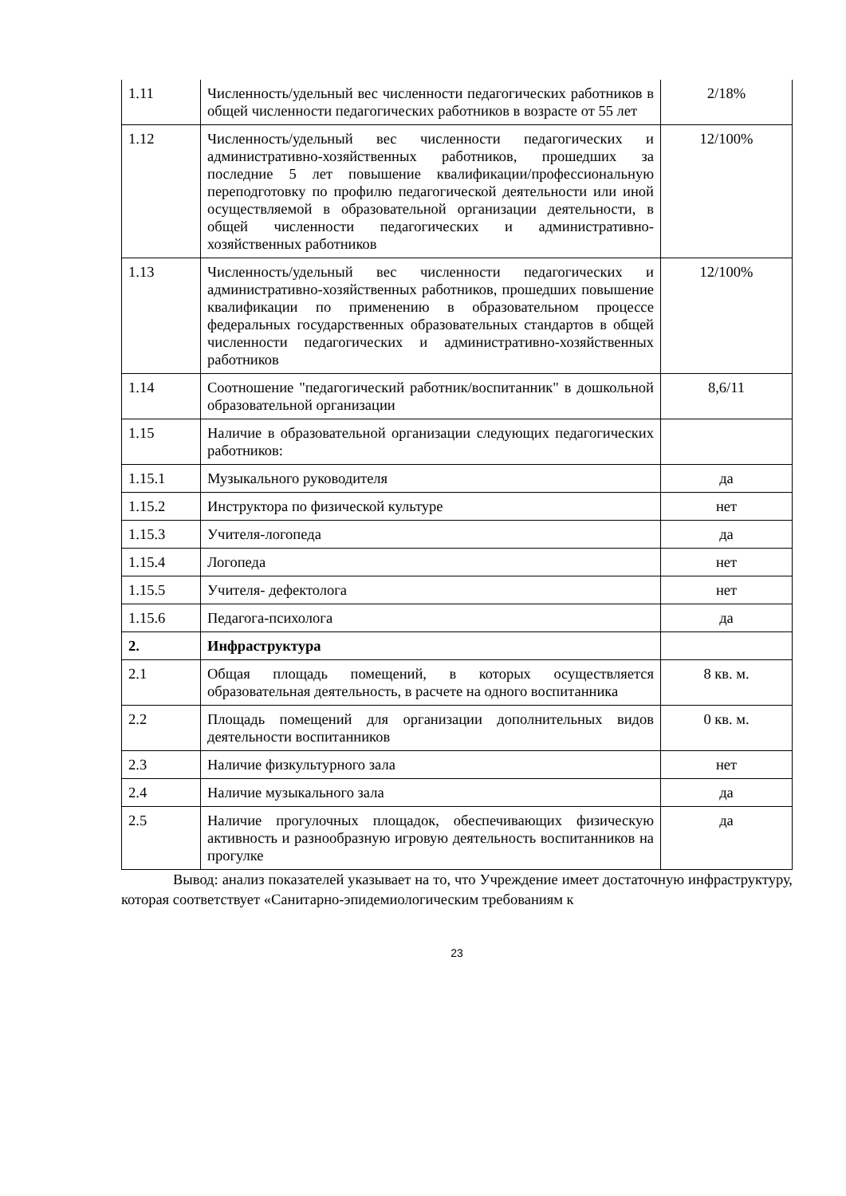| 1.11 | Численность/удельный вес численности педагогических работников в общей численности педагогических работников в возрасте от 55 лет | 2/18% |
| 1.12 | Численность/удельный вес численности педагогических и административно-хозяйственных работников, прошедших за последние 5 лет повышение квалификации/профессиональную переподготовку по профилю педагогической деятельности или иной осуществляемой в образовательной организации деятельности, в общей численности педагогических и административно-хозяйственных работников | 12/100% |
| 1.13 | Численность/удельный вес численности педагогических и административно-хозяйственных работников, прошедших повышение квалификации по применению в образовательном процессе федеральных государственных образовательных стандартов в общей численности педагогических и административно-хозяйственных работников | 12/100% |
| 1.14 | Соотношение "педагогический работник/воспитанник" в дошкольной образовательной организации | 8,6/11 |
| 1.15 | Наличие в образовательной организации следующих педагогических работников: | |
| 1.15.1 | Музыкального руководителя | да |
| 1.15.2 | Инструктора по физической культуре | нет |
| 1.15.3 | Учителя-логопеда | да |
| 1.15.4 | Логопеда | нет |
| 1.15.5 | Учителя- дефектолога | нет |
| 1.15.6 | Педагога-психолога | да |
| 2. | Инфраструктура | |
| 2.1 | Общая площадь помещений, в которых осуществляется образовательная деятельность, в расчете на одного воспитанника | 8 кв. м. |
| 2.2 | Площадь помещений для организации дополнительных видов деятельности воспитанников | 0 кв. м. |
| 2.3 | Наличие физкультурного зала | нет |
| 2.4 | Наличие музыкального зала | да |
| 2.5 | Наличие прогулочных площадок, обеспечивающих физическую активность и разнообразную игровую деятельность воспитанников на прогулке | да |
Вывод: анализ показателей указывает на то, что Учреждение имеет достаточную инфраструктуру, которая соответствует «Санитарно-эпидемиологическим требованиям к
23